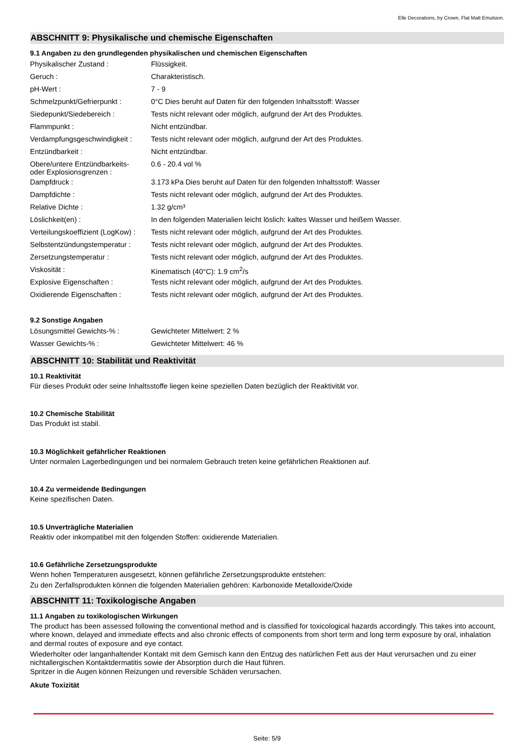Elle Decorations, by Crown, Flat Matt Emulsion.
ABSCHNITT 9: Physikalische und chemische Eigenschaften
9.1 Angaben zu den grundlegenden physikalischen und chemischen Eigenschaften
| Physikalischer Zustand : | Flüssigkeit. |
| Geruch : | Charakteristisch. |
| pH-Wert : | 7 - 9 |
| Schmelzpunkt/Gefrierpunkt : | 0°C Dies beruht auf Daten für den folgenden Inhaltsstoff: Wasser |
| Siedepunkt/Siedebereich : | Tests nicht relevant oder möglich, aufgrund der Art des Produktes. |
| Flammpunkt : | Nicht entzündbar. |
| Verdampfungsgeschwindigkeit : | Tests nicht relevant oder möglich, aufgrund der Art des Produktes. |
| Entzündbarkeit : | Nicht entzündbar. |
| Obere/untere Entzündbarkeits- oder Explosionsgrenzen : | 0.6 - 20.4 vol % |
| Dampfdruck : | 3.173 kPa Dies beruht auf Daten für den folgenden Inhaltsstoff: Wasser |
| Dampfdichte : | Tests nicht relevant oder möglich, aufgrund der Art des Produktes. |
| Relative Dichte : | 1.32 g/cm³ |
| Löslichkeit(en) : | In den folgenden Materialien leicht löslich: kaltes Wasser und heißem Wasser. |
| Verteilungskoeffizient (LogKow) : | Tests nicht relevant oder möglich, aufgrund der Art des Produktes. |
| Selbstentzündungstemperatur : | Tests nicht relevant oder möglich, aufgrund der Art des Produktes. |
| Zersetzungstemperatur : | Tests nicht relevant oder möglich, aufgrund der Art des Produktes. |
| Viskosität : | Kinematisch (40°C): 1.9 cm<sup>2</sup>/s |
| Explosive Eigenschaften : | Tests nicht relevant oder möglich, aufgrund der Art des Produktes. |
| Oxidierende Eigenschaften : | Tests nicht relevant oder möglich, aufgrund der Art des Produktes. |
9.2 Sonstige Angaben
| Lösungsmittel Gewichts-% : | Gewichteter Mittelwert: 2 % |
| Wasser Gewichts-% : | Gewichteter Mittelwert: 46 % |
ABSCHNITT 10: Stabilität und Reaktivität
10.1 Reaktivität
Für dieses Produkt oder seine Inhaltsstoffe liegen keine speziellen Daten bezüglich der Reaktivität vor.
10.2 Chemische Stabilität
Das Produkt ist stabil.
10.3 Möglichkeit gefährlicher Reaktionen
Unter normalen Lagerbedingungen und bei normalem Gebrauch treten keine gefährlichen Reaktionen auf.
10.4 Zu vermeidende Bedingungen
Keine spezifischen Daten.
10.5 Unverträgliche Materialien
Reaktiv oder inkompatibel mit den folgenden Stoffen: oxidierende Materialien.
10.6 Gefährliche Zersetzungsprodukte
Wenn hohen Temperaturen ausgesetzt, können gefährliche Zersetzungsprodukte entstehen:
Zu den Zerfallsprodukten können die folgenden Materialien gehören: Karbonoxide Metalloxide/Oxide
ABSCHNITT 11: Toxikologische Angaben
11.1 Angaben zu toxikologischen Wirkungen
The product has been assessed following the conventional method and is classified for toxicological hazards accordingly. This takes into account, where known, delayed and immediate effects and also chronic effects of components from short term and long term exposure by oral, inhalation and dermal routes of exposure and eye contact.
Wiederholter oder langanhaltender Kontakt mit dem Gemisch kann den Entzug des natürlichen Fett aus der Haut verursachen und zu einer nichtallergischen Kontaktdermatitis sowie der Absorption durch die Haut führen.
Spritzer in die Augen können Reizungen und reversible Schäden verursachen.
Akute Toxizität
Seite: 5/9